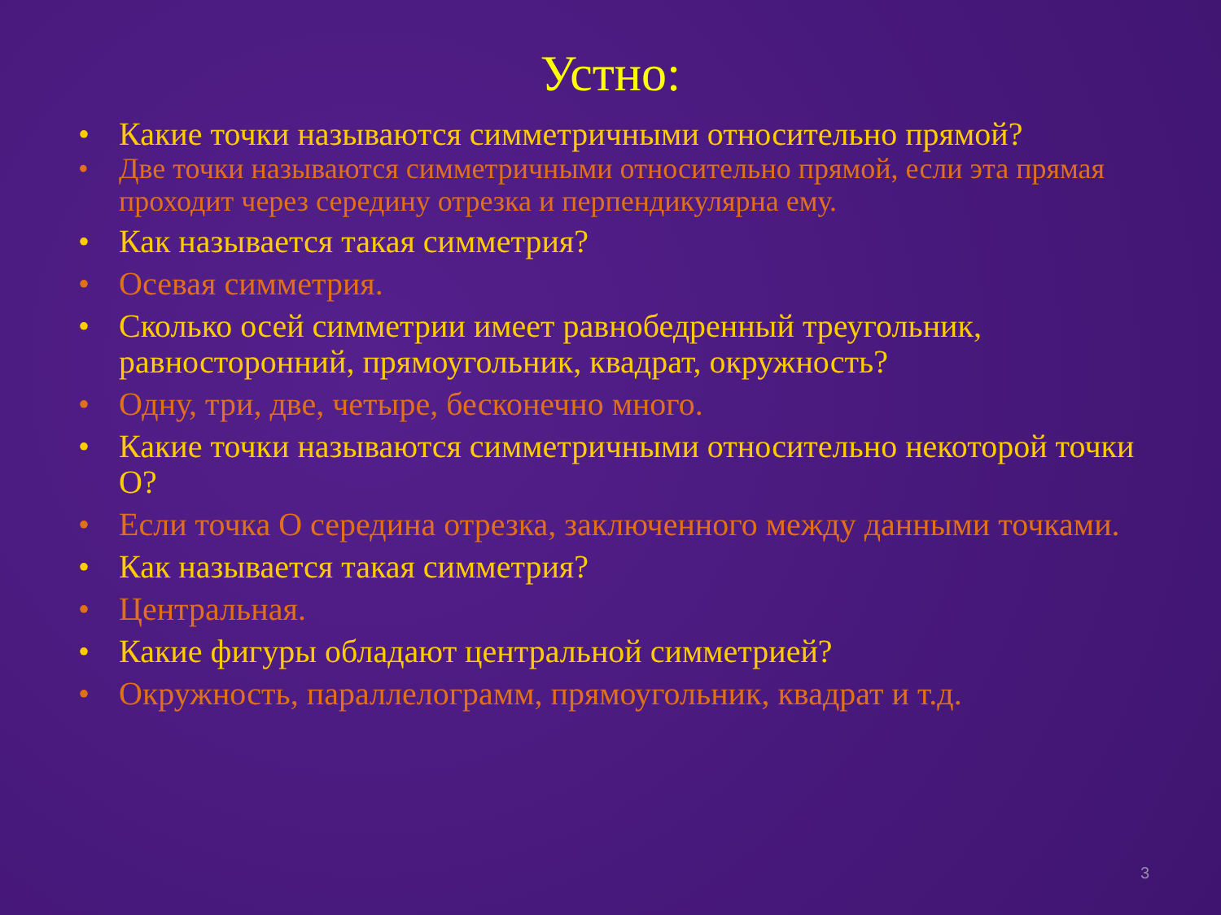Устно:
• Какие точки называются симметричными относительно прямой?
• Две точки называются симметричными относительно прямой, если эта прямая проходит через середину отрезка и перпендикулярна ему.
• Как называется такая симметрия?
• Осевая симметрия.
• Сколько осей симметрии имеет равнобедренный треугольник, равносторонний, прямоугольник, квадрат, окружность?
• Одну, три, две, четыре, бесконечно много.
• Какие точки называются симметричными относительно некоторой точки О?
• Если точка О середина отрезка, заключенного между данными точками.
• Как называется такая симметрия?
• Центральная.
• Какие фигуры обладают центральной симметрией?
• Окружность, параллелограмм, прямоугольник, квадрат и т.д.
3